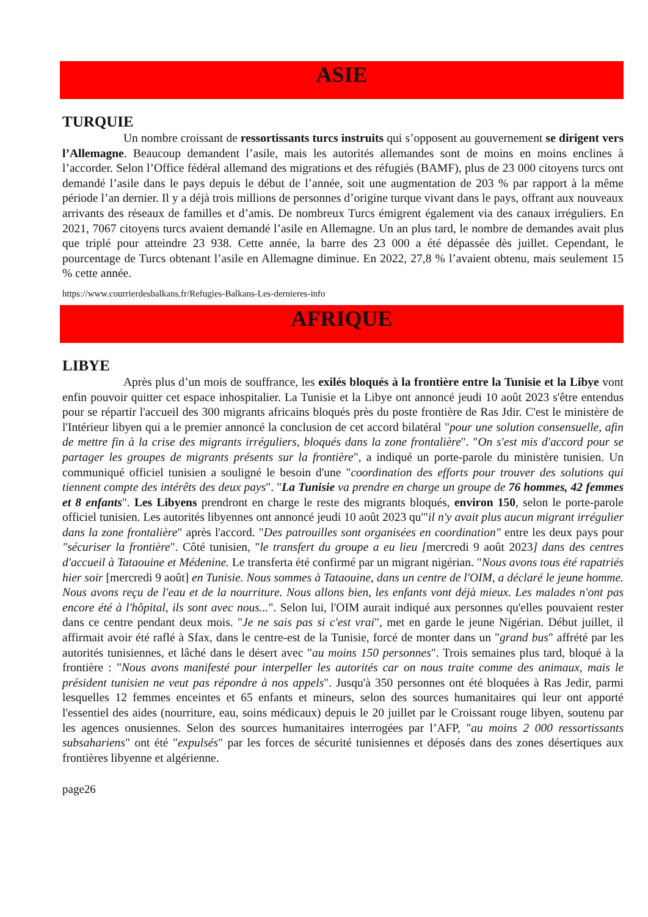ASIE
TURQUIE
Un nombre croissant de ressortissants turcs instruits qui s’opposent au gouvernement se dirigent vers l’Allemagne. Beaucoup demandent l’asile, mais les autorités allemandes sont de moins en moins enclines à l’accorder. Selon l’Office fédéral allemand des migrations et des réfugiés (BAMF), plus de 23 000 citoyens turcs ont demandé l’asile dans le pays depuis le début de l’année, soit une augmentation de 203 % par rapport à la même période l’an dernier. Il y a déjà trois millions de personnes d’origine turque vivant dans le pays, offrant aux nouveaux arrivants des réseaux de familles et d’amis. De nombreux Turcs émigrent également via des canaux irréguliers. En 2021, 7067 citoyens turcs avaient demandé l’asile en Allemagne. Un an plus tard, le nombre de demandes avait plus que triplé pour atteindre 23 938. Cette année, la barre des 23 000 a été dépassée dès juillet. Cependant, le pourcentage de Turcs obtenant l’asile en Allemagne diminue. En 2022, 27,8 % l’avaient obtenu, mais seulement 15 % cette année.
https://www.courrierdesbalkans.fr/Refugies-Balkans-Les-dernieres-info
AFRIQUE
LIBYE
Après plus d’un mois de souffrance, les exilés bloqués à la frontière entre la Tunisie et la Libye vont enfin pouvoir quitter cet espace inhospitalier. La Tunisie et la Libye ont annoncé jeudi 10 août 2023 s'être entendus pour se répartir l'accueil des 300 migrants africains bloqués près du poste frontière de Ras Jdir. C'est le ministère de l'Intérieur libyen qui a le premier annoncé la conclusion de cet accord bilatéral "pour une solution consensuelle, afin de mettre fin à la crise des migrants irréguliers, bloqués dans la zone frontalière". "On s'est mis d'accord pour se partager les groupes de migrants présents sur la frontière", a indiqué un porte-parole du ministère tunisien. Un communiqué officiel tunisien a souligné le besoin d'une "coordination des efforts pour trouver des solutions qui tiennent compte des intérêts des deux pays". "La Tunisie va prendre en charge un groupe de 76 hommes, 42 femmes et 8 enfants". Les Libyens prendront en charge le reste des migrants bloqués, environ 150, selon le porte-parole officiel tunisien. Les autorités libyennes ont annoncé jeudi 10 août 2023 qu'"il n'y avait plus aucun migrant irrégulier dans la zone frontalière" après l'accord. "Des patrouilles sont organisées en coordination" entre les deux pays pour "sécuriser la frontière". Côté tunisien, "le transfert du groupe a eu lieu [mercredi 9 août 2023] dans des centres d'accueil à Tataouine et Médenine. Le transferta été confirmé par un migrant nigérian. "Nous avons tous été rapatriés hier soir [mercredi 9 août] en Tunisie. Nous sommes à Tataouine, dans un centre de l'OIM, a déclaré le jeune homme. Nous avons reçu de l'eau et de la nourriture. Nous allons bien, les enfants vont déjà mieux. Les malades n'ont pas encore été à l'hôpital, ils sont avec nous...". Selon lui, l'OIM aurait indiqué aux personnes qu'elles pouvaient rester dans ce centre pendant deux mois. "Je ne sais pas si c'est vrai", met en garde le jeune Nigérian. Début juillet, il affirmait avoir été raflé à Sfax, dans le centre-est de la Tunisie, forcé de monter dans un "grand bus" affrété par les autorités tunisiennes, et lâché dans le désert avec "au moins 150 personnes". Trois semaines plus tard, bloqué à la frontière : "Nous avons manifesté pour interpeller les autorités car on nous traite comme des animaux, mais le président tunisien ne veut pas répondre à nos appels". Jusqu'à 350 personnes ont été bloquées à Ras Jedir, parmi lesquelles 12 femmes enceintes et 65 enfants et mineurs, selon des sources humanitaires qui leur ont apporté l'essentiel des aides (nourriture, eau, soins médicaux) depuis le 20 juillet par le Croissant rouge libyen, soutenu par les agences onusiennes. Selon des sources humanitaires interrogées par l’AFP, "au moins 2 000 ressortissants subsahariens" ont été "expulsés" par les forces de sécurité tunisiennes et déposés dans des zones désertiques aux frontières libyenne et algérienne.
page26